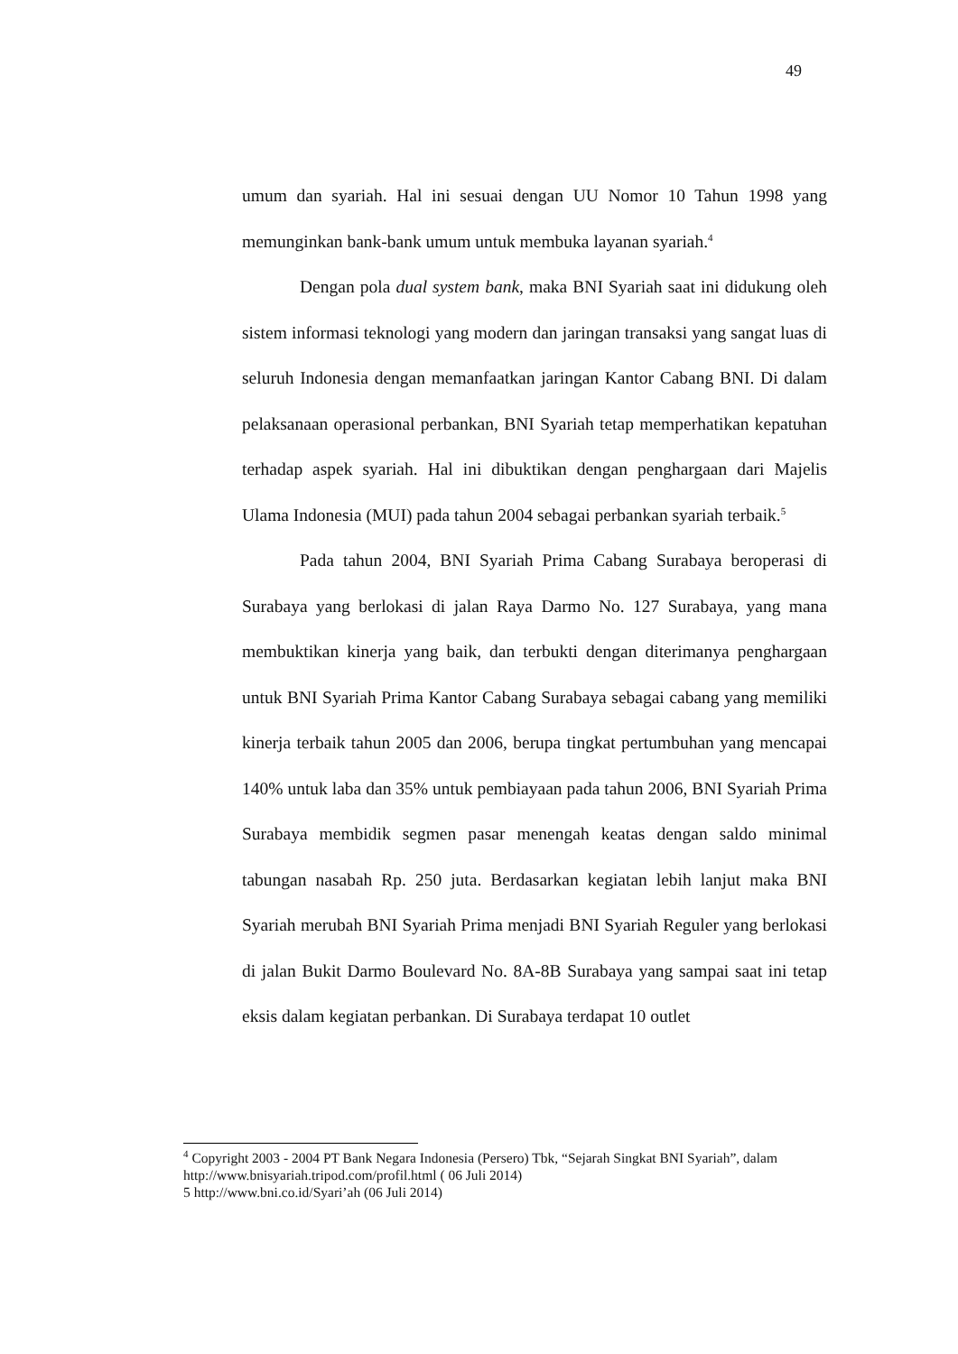49
umum dan syariah. Hal ini sesuai dengan UU Nomor 10 Tahun 1998 yang memunginkan bank-bank umum untuk membuka layanan syariah.<sup>4</sup>
Dengan pola dual system bank, maka BNI Syariah saat ini didukung oleh sistem informasi teknologi yang modern dan jaringan transaksi yang sangat luas di seluruh Indonesia dengan memanfaatkan jaringan Kantor Cabang BNI. Di dalam pelaksanaan operasional perbankan, BNI Syariah tetap memperhatikan kepatuhan terhadap aspek syariah. Hal ini dibuktikan dengan penghargaan dari Majelis Ulama Indonesia (MUI) pada tahun 2004 sebagai perbankan syariah terbaik.<sup>5</sup>
Pada tahun 2004, BNI Syariah Prima Cabang Surabaya beroperasi di Surabaya yang berlokasi di jalan Raya Darmo No. 127 Surabaya, yang mana membuktikan kinerja yang baik, dan terbukti dengan diterimanya penghargaan untuk BNI Syariah Prima Kantor Cabang Surabaya sebagai cabang yang memiliki kinerja terbaik tahun 2005 dan 2006, berupa tingkat pertumbuhan yang mencapai 140% untuk laba dan 35% untuk pembiayaan pada tahun 2006, BNI Syariah Prima Surabaya membidik segmen pasar menengah keatas dengan saldo minimal tabungan nasabah Rp. 250 juta. Berdasarkan kegiatan lebih lanjut maka BNI Syariah merubah BNI Syariah Prima menjadi BNI Syariah Reguler yang berlokasi di jalan Bukit Darmo Boulevard No. 8A-8B Surabaya yang sampai saat ini tetap eksis dalam kegiatan perbankan. Di Surabaya terdapat 10 outlet
<sup>4</sup> Copyright 2003 - 2004 PT Bank Negara Indonesia (Persero) Tbk, “Sejarah Singkat BNI Syariah”, dalam http://www.bnisyariah.tripod.com/profil.html ( 06 Juli 2014)
5 http://www.bni.co.id/Syari’ah (06 Juli 2014)